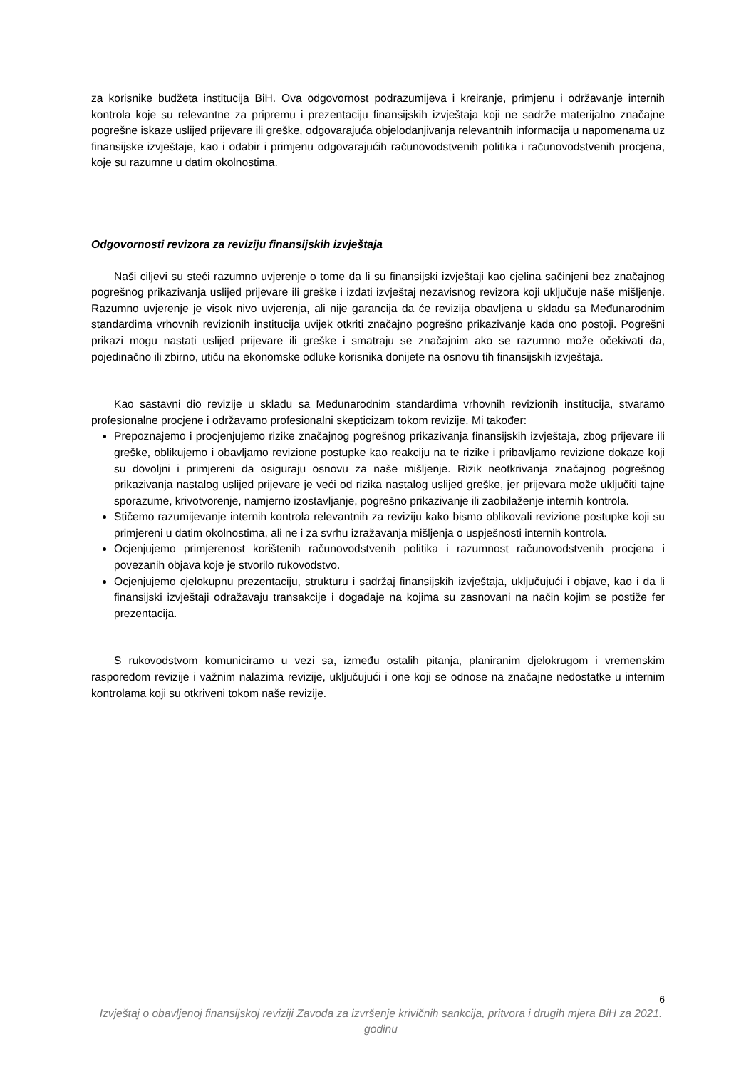za korisnike budžeta institucija BiH. Ova odgovornost podrazumijeva i kreiranje, primjenu i održavanje internih kontrola koje su relevantne za pripremu i prezentaciju finansijskih izvještaja koji ne sadrže materijalno značajne pogrešne iskaze uslijed prijevare ili greške, odgovarajuća objelodanjivanja relevantnih informacija u napomenama uz finansijske izvještaje, kao i odabir i primjenu odgovarajućih računovodstvenih politika i računovodstvenih procjena, koje su razumne u datim okolnostima.
Odgovornosti revizora za reviziju finansijskih izvještaja
Naši ciljevi su steći razumno uvjerenje o tome da li su finansijski izvještaji kao cjelina sačinjeni bez značajnog pogrešnog prikazivanja uslijed prijevare ili greške i izdati izvještaj nezavisnog revizora koji uključuje naše mišljenje. Razumno uvjerenje je visok nivo uvjerenja, ali nije garancija da će revizija obavljena u skladu sa Međunarodnim standardima vrhovnih revizionih institucija uvijek otkriti značajno pogrešno prikazivanje kada ono postoji. Pogrešni prikazi mogu nastati uslijed prijevare ili greške i smatraju se značajnim ako se razumno može očekivati da, pojedinačno ili zbirno, utiču na ekonomske odluke korisnika donijete na osnovu tih finansijskih izvještaja.
Kao sastavni dio revizije u skladu sa Međunarodnim standardima vrhovnih revizionih institucija, stvaramo profesionalne procjene i održavamo profesionalni skepticizam tokom revizije. Mi također:
Prepoznajemo i procjenjujemo rizike značajnog pogrešnog prikazivanja finansijskih izvještaja, zbog prijevare ili greške, oblikujemo i obavljamo revizione postupke kao reakciju na te rizike i pribavljamo revizione dokaze koji su dovoljni i primjereni da osiguraju osnovu za naše mišljenje. Rizik neotkrivanja značajnog pogrešnog prikazivanja nastalog uslijed prijevare je veći od rizika nastalog uslijed greške, jer prijevara može uključiti tajne sporazume, krivotvorenje, namjerno izostavljanje, pogrešno prikazivanje ili zaobilaženje internih kontrola.
Stičemo razumijevanje internih kontrola relevantnih za reviziju kako bismo oblikovali revizione postupke koji su primjereni u datim okolnostima, ali ne i za svrhu izražavanja mišljenja o uspješnosti internih kontrola.
Ocjenjujemo primjerenost korištenih računovodstvenih politika i razumnost računovodstvenih procjena i povezanih objava koje je stvorilo rukovodstvo.
Ocjenjujemo cjelokupnu prezentaciju, strukturu i sadržaj finansijskih izvještaja, uključujući i objave, kao i da li finansijski izvještaji odražavaju transakcije i događaje na kojima su zasnovani na način kojim se postiže fer prezentacija.
S rukovodstvom komuniciramo u vezi sa, između ostalih pitanja, planiranim djelokrugom i vremenskim rasporedom revizije i važnim nalazima revizije, uključujući i one koji se odnose na značajne nedostatke u internim kontrolama koji su otkriveni tokom naše revizije.
6
Izvještaj o obavljenoj finansijskoj reviziji Zavoda za izvršenje krivičnih sankcija, pritvora i drugih mjera BiH za 2021. godinu